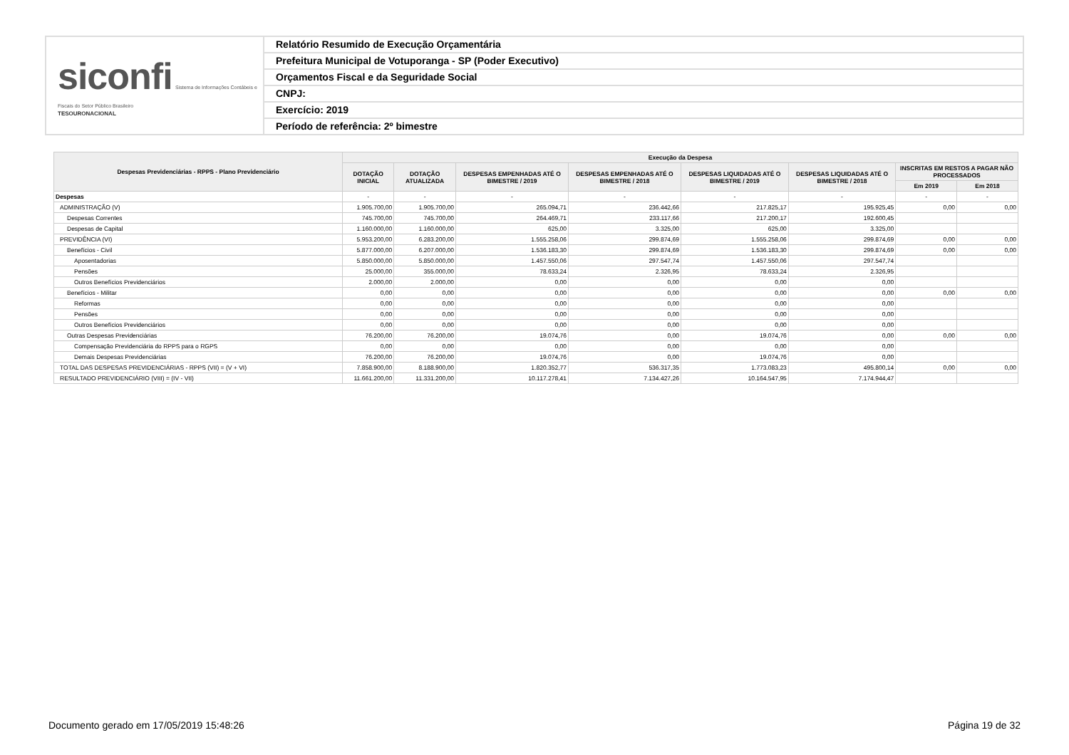siconfi Sistema de Informações Contábeis e Fiscais do Setor Público Brasileiro
TESOURONACIONAL
Relatório Resumido de Execução Orçamentária
Prefeitura Municipal de Votuporanga - SP (Poder Executivo)
Orçamentos Fiscal e da Seguridade Social
CNPJ:
Exercício: 2019
Período de referência: 2º bimestre
| Despesas Previdenciárias - RPPS - Plano Previdenciário | Execução da Despesa | | | | | | | |
| --- | --- | --- | --- | --- | --- | --- | --- | --- |
| | DOTAÇÃO INICIAL | DOTAÇÃO ATUALIZADA | DESPESAS EMPENHADAS ATÉ O BIMESTRE / 2019 | DESPESAS EMPENHADAS ATÉ O BIMESTRE / 2018 | DESPESAS LIQUIDADAS ATÉ O BIMESTRE / 2019 | DESPESAS LIQUIDADAS ATÉ O BIMESTRE / 2018 | INSCRITAS EM RESTOS A PAGAR NÃO PROCESSADOS | |
| | | | | | | | Em 2019 | Em 2018 |
| Despesas | - | - | - | - | - | - | - | - |
| ADMINISTRAÇÃO (V) | 1.905.700,00 | 1.905.700,00 | 265.094,71 | 236.442,66 | 217.825,17 | 195.925,45 | 0,00 | 0,00 |
| Despesas Correntes | 745.700,00 | 745.700,00 | 264.469,71 | 233.117,66 | 217.200,17 | 192.600,45 | | |
| Despesas de Capital | 1.160.000,00 | 1.160.000,00 | 625,00 | 3.325,00 | 625,00 | 3.325,00 | | |
| PREVIDÊNCIA (VI) | 5.953.200,00 | 6.283.200,00 | 1.555.258,06 | 299.874,69 | 1.555.258,06 | 299.874,69 | 0,00 | 0,00 |
| Benefícios - Civil | 5.877.000,00 | 6.207.000,00 | 1.536.183,30 | 299.874,69 | 1.536.183,30 | 299.874,69 | 0,00 | 0,00 |
| Aposentadorias | 5.850.000,00 | 5.850.000,00 | 1.457.550,06 | 297.547,74 | 1.457.550,06 | 297.547,74 | | |
| Pensões | 25.000,00 | 355.000,00 | 78.633,24 | 2.326,95 | 78.633,24 | 2.326,95 | | |
| Outros Benefícios Previdenciários | 2.000,00 | 2.000,00 | 0,00 | 0,00 | 0,00 | 0,00 | | |
| Benefícios - Militar | 0,00 | 0,00 | 0,00 | 0,00 | 0,00 | 0,00 | 0,00 | 0,00 |
| Reformas | 0,00 | 0,00 | 0,00 | 0,00 | 0,00 | 0,00 | | |
| Pensões | 0,00 | 0,00 | 0,00 | 0,00 | 0,00 | 0,00 | | |
| Outros Benefícios Previdenciários | 0,00 | 0,00 | 0,00 | 0,00 | 0,00 | 0,00 | | |
| Outras Despesas Previdenciárias | 76.200,00 | 76.200,00 | 19.074,76 | 0,00 | 19.074,76 | 0,00 | 0,00 | 0,00 |
| Compensação Previdenciária do RPPS para o RGPS | 0,00 | 0,00 | 0,00 | 0,00 | 0,00 | 0,00 | | |
| Demais Despesas Previdenciárias | 76.200,00 | 76.200,00 | 19.074,76 | 0,00 | 19.074,76 | 0,00 | | |
| TOTAL DAS DESPESAS PREVIDENCIÁRIAS - RPPS (VII) = (V + VI) | 7.858.900,00 | 8.188.900,00 | 1.820.352,77 | 536.317,35 | 1.773.083,23 | 495.800,14 | 0,00 | 0,00 |
| RESULTADO PREVIDENCIÁRIO (VIII) = (IV - VII) | 11.661.200,00 | 11.331.200,00 | 10.117.278,41 | 7.134.427,26 | 10.164.547,95 | 7.174.944,47 | | |
Documento gerado em 17/05/2019 15:48:26 Página 19 de 32